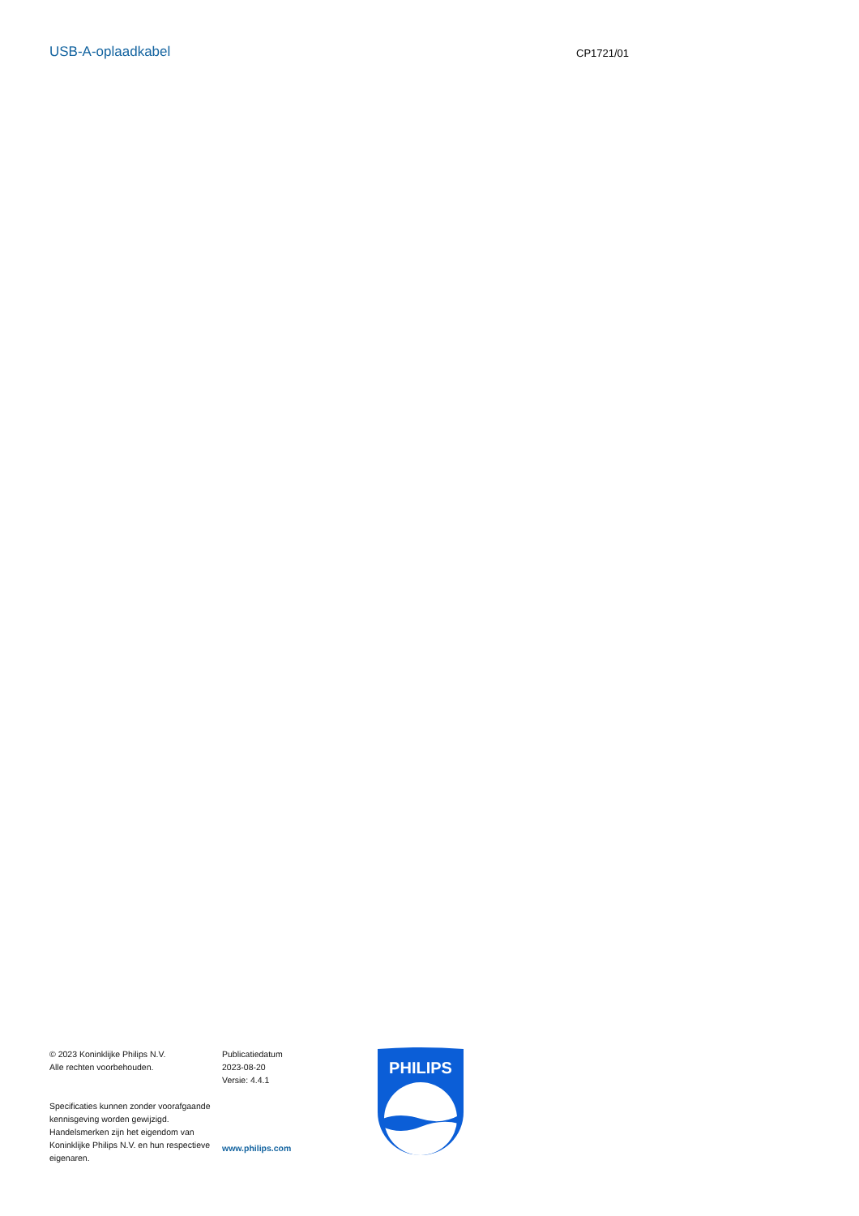USB-A-oplaadkabel
CP1721/01
© 2023 Koninklijke Philips N.V.
Alle rechten voorbehouden.
Specificaties kunnen zonder voorafgaande kennisgeving worden gewijzigd. Handelsmerken zijn het eigendom van Koninklijke Philips N.V. en hun respectieve eigenaren.
Publicatiedatum
2023-08-20
Versie: 4.4.1
www.philips.com
PHILIPS